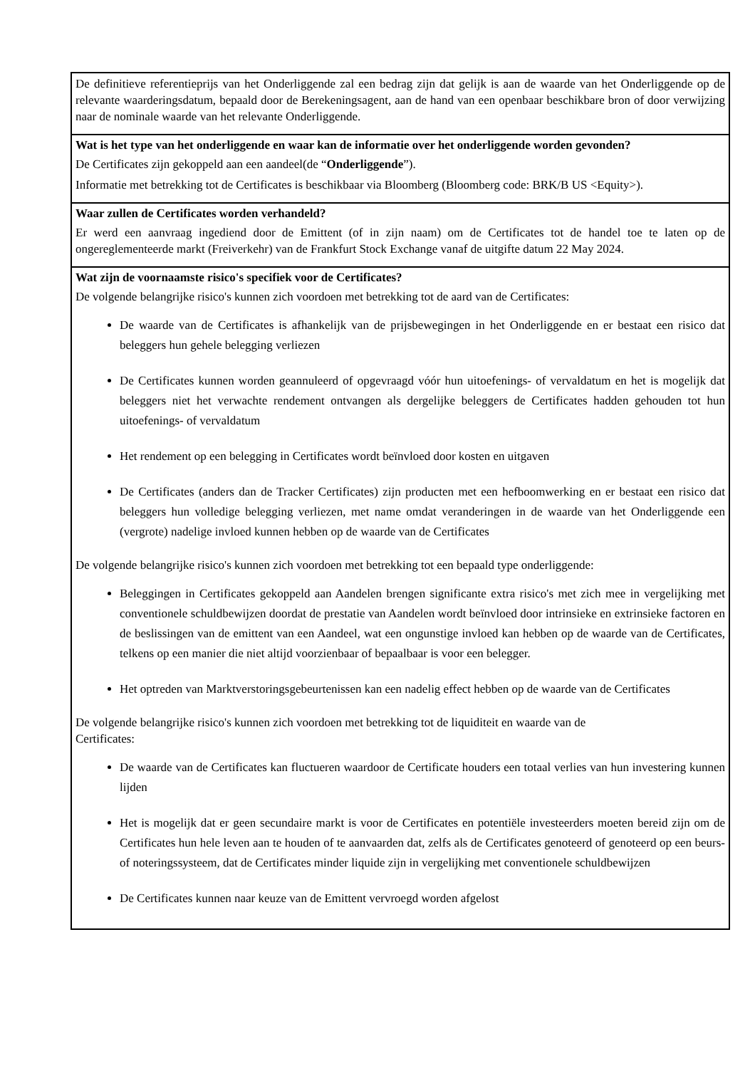De definitieve referentieprijs van het Onderliggende zal een bedrag zijn dat gelijk is aan de waarde van het Onderliggende op de relevante waarderingsdatum, bepaald door de Berekeningsagent, aan de hand van een openbaar beschikbare bron of door verwijzing naar de nominale waarde van het relevante Onderliggende.
Wat is het type van het onderliggende en waar kan de informatie over het onderliggende worden gevonden?
De Certificates zijn gekoppeld aan een aandeel(de “Onderliggende”).
Informatie met betrekking tot de Certificates is beschikbaar via Bloomberg (Bloomberg code: BRK/B US <Equity>).
Waar zullen de Certificates worden verhandeld?
Er werd een aanvraag ingediend door de Emittent (of in zijn naam) om de Certificates tot de handel toe te laten op de ongereglementeerde markt (Freiverkehr) van de Frankfurt Stock Exchange vanaf de uitgifte datum 22 May 2024.
Wat zijn de voornaamste risico's specifiek voor de Certificates?
De volgende belangrijke risico's kunnen zich voordoen met betrekking tot de aard van de Certificates:
De waarde van de Certificates is afhankelijk van de prijsbewegingen in het Onderliggende en er bestaat een risico dat beleggers hun gehele belegging verliezen
De Certificates kunnen worden geannuleerd of opgevraagd vóór hun uitoefenings- of vervaldatum en het is mogelijk dat beleggers niet het verwachte rendement ontvangen als dergelijke beleggers de Certificates hadden gehouden tot hun uitoefenings- of vervaldatum
Het rendement op een belegging in Certificates wordt beïnvloed door kosten en uitgaven
De Certificates (anders dan de Tracker Certificates) zijn producten met een hefboomwerking en er bestaat een risico dat beleggers hun volledige belegging verliezen, met name omdat veranderingen in de waarde van het Onderliggende een (vergrote) nadelige invloed kunnen hebben op de waarde van de Certificates
De volgende belangrijke risico's kunnen zich voordoen met betrekking tot een bepaald type onderliggende:
Beleggingen in Certificates gekoppeld aan Aandelen brengen significante extra risico's met zich mee in vergelijking met conventionele schuldbewijzen doordat de prestatie van Aandelen wordt beïnvloed door intrinsieke en extrinsieke factoren en de beslissingen van de emittent van een Aandeel, wat een ongunstige invloed kan hebben op de waarde van de Certificates, telkens op een manier die niet altijd voorzienbaar of bepaalbaar is voor een belegger.
Het optreden van Marktverstoringsgebeurtenissen kan een nadelig effect hebben op de waarde van de Certificates
De volgende belangrijke risico's kunnen zich voordoen met betrekking tot de liquiditeit en waarde van de
Certificates:
De waarde van de Certificates kan fluctueren waardoor de Certificate houders een totaal verlies van hun investering kunnen lijden
Het is mogelijk dat er geen secundaire markt is voor de Certificates en potentiële investeerders moeten bereid zijn om de Certificates hun hele leven aan te houden of te aanvaarden dat, zelfs als de Certificates genoteerd of genoteerd op een beurs- of noteringssysteem, dat de Certificates minder liquide zijn in vergelijking met conventionele schuldbewijzen
De Certificates kunnen naar keuze van de Emittent vervroegd worden afgelost